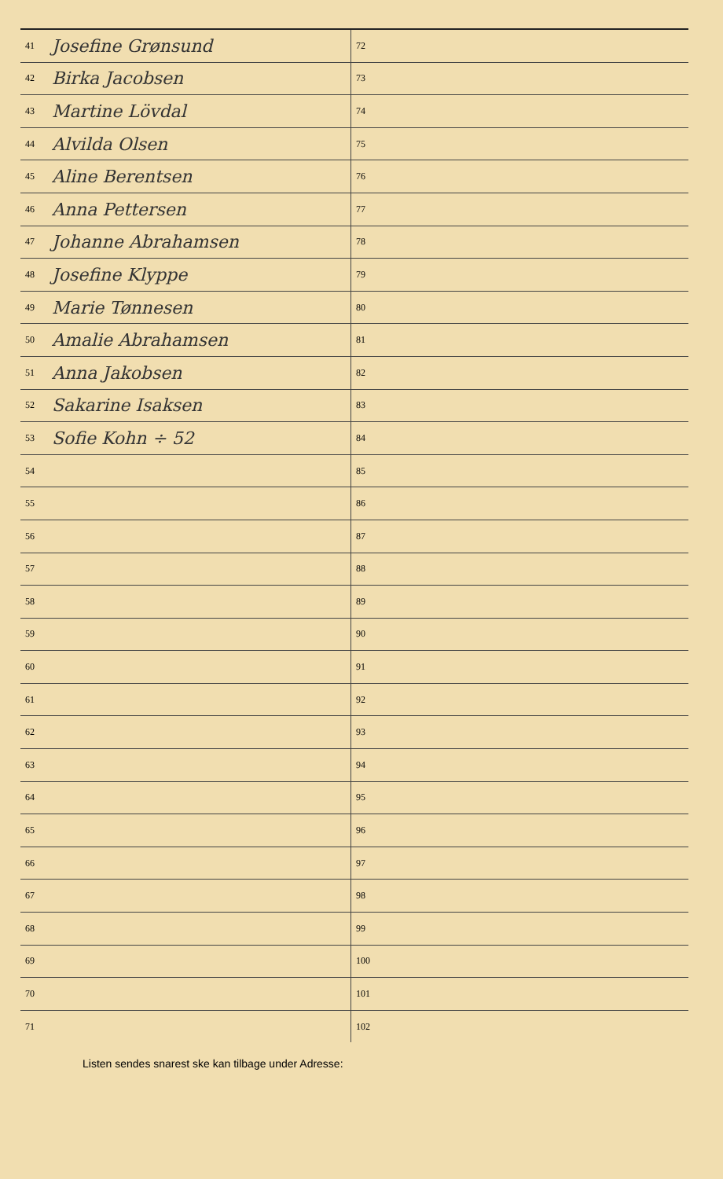| 41 | Josefine Grønsund | 72 | |
| 42 | Birka Jacobsen | 73 | |
| 43 | Martine Lövdal | 74 | |
| 44 | Alvilda Olsen | 75 | |
| 45 | Aline Berentsen | 76 | |
| 46 | Anna Pettersen | 77 | |
| 47 | Johanne Abrahamsen | 78 | |
| 48 | Josefine Klyppe | 79 | |
| 49 | Marie Tønnesen | 80 | |
| 50 | Amalie Abrahamsen | 81 | |
| 51 | Anna Jakobsen | 82 | |
| 52 | Sakarine Isaksen | 83 | |
| 53 | Sofie Kohn ÷ 52 | 84 | |
| 54 | | 85 | |
| 55 | | 86 | |
| 56 | | 87 | |
| 57 | | 88 | |
| 58 | | 89 | |
| 59 | | 90 | |
| 60 | | 91 | |
| 61 | | 92 | |
| 62 | | 93 | |
| 63 | | 94 | |
| 64 | | 95 | |
| 65 | | 96 | |
| 66 | | 97 | |
| 67 | | 98 | |
| 68 | | 99 | |
| 69 | | 100 | |
| 70 | | 101 | |
| 71 | | 102 | |
Listen sendes snarest ske kan tilbage under Adresse: